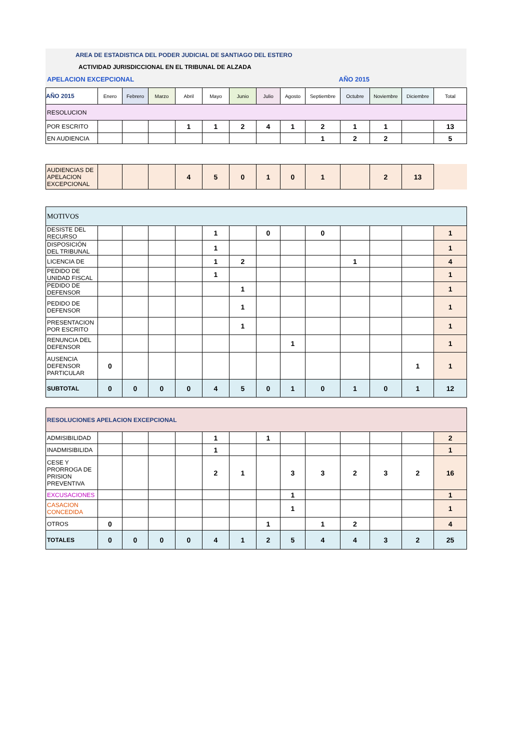AREA DE ESTADISTICA DEL PODER JUDICIAL DE SANTIAGO DEL ESTERO
ACTIVIDAD JURISDICCIONAL EN EL TRIBUNAL DE ALZADA
APELACION EXCEPCIONAL AÑO 2015
| AÑO 2015 | Enero | Febrero | Marzo | Abril | Mayo | Junio | Julio | Agosto | Septiembre | Octubre | Noviembre | Diciembre | Total |
| --- | --- | --- | --- | --- | --- | --- | --- | --- | --- | --- | --- | --- | --- |
| RESOLUCION | | | | | | | | | | | | | |
| POR ESCRITO | | | | 1 | 1 | 2 | 4 | 1 | 2 | 1 | 1 | | 13 |
| EN AUDIENCIA | | | | | | | | | 1 | 2 | 2 | | 5 |
| AUDIENCIAS DE APELACION EXCEPCIONAL | | | | 4 | 5 | 0 | 1 | 0 | 1 | | 2 | 13 | |
| MOTIVOS | | | | | | | | | | | | | |
| DESISTE DEL RECURSO | | | | | 1 | | 0 | | 0 | | | | 1 |
| DISPOSICIÓN DEL TRIBUNAL | | | | | 1 | | | | | | | | 1 |
| LICENCIA DE | | | | | 1 | 2 | | | | 1 | | | 4 |
| PEDIDO DE UNIDAD FISCAL | | | | | 1 | | | | | | | | 1 |
| PEDIDO DE DEFENSOR | | | | | | 1 | | | | | | | 1 |
| PEDIDO DE DEFENSOR | | | | | | 1 | | | | | | | 1 |
| PRESENTACION POR ESCRITO | | | | | | 1 | | | | | | | 1 |
| RENUNCIA DEL DEFENSOR | | | | | | | | 1 | | | | | 1 |
| AUSENCIA DEFENSOR PARTICULAR | 0 | | | | | | | | | | | 1 | 1 |
| SUBTOTAL | 0 | 0 | 0 | 0 | 4 | 5 | 0 | 1 | 0 | 1 | 0 | 1 | 12 |
| RESOLUCIONES APELACION EXCEPCIONAL | | | | | | | | | | | | | |
| ADMISIBILIDAD | | | | | 1 | | 1 | | | | | | 2 |
| INADMISIBILIDA | | | | | 1 | | | | | | | | 1 |
| CESE Y PRORROGA DE PRISION PREVENTIVA | | | | | 2 | 1 | | 3 | 3 | 2 | 3 | 2 | 16 |
| EXCUSACIONES | | | | | | | | 1 | | | | | 1 |
| CASACION CONCEDIDA | | | | | | | | 1 | | | | | 1 |
| OTROS | 0 | | | | | | 1 | | 1 | 2 | | | 4 |
| TOTALES | 0 | 0 | 0 | 0 | 4 | 1 | 2 | 5 | 4 | 4 | 3 | 2 | 25 |